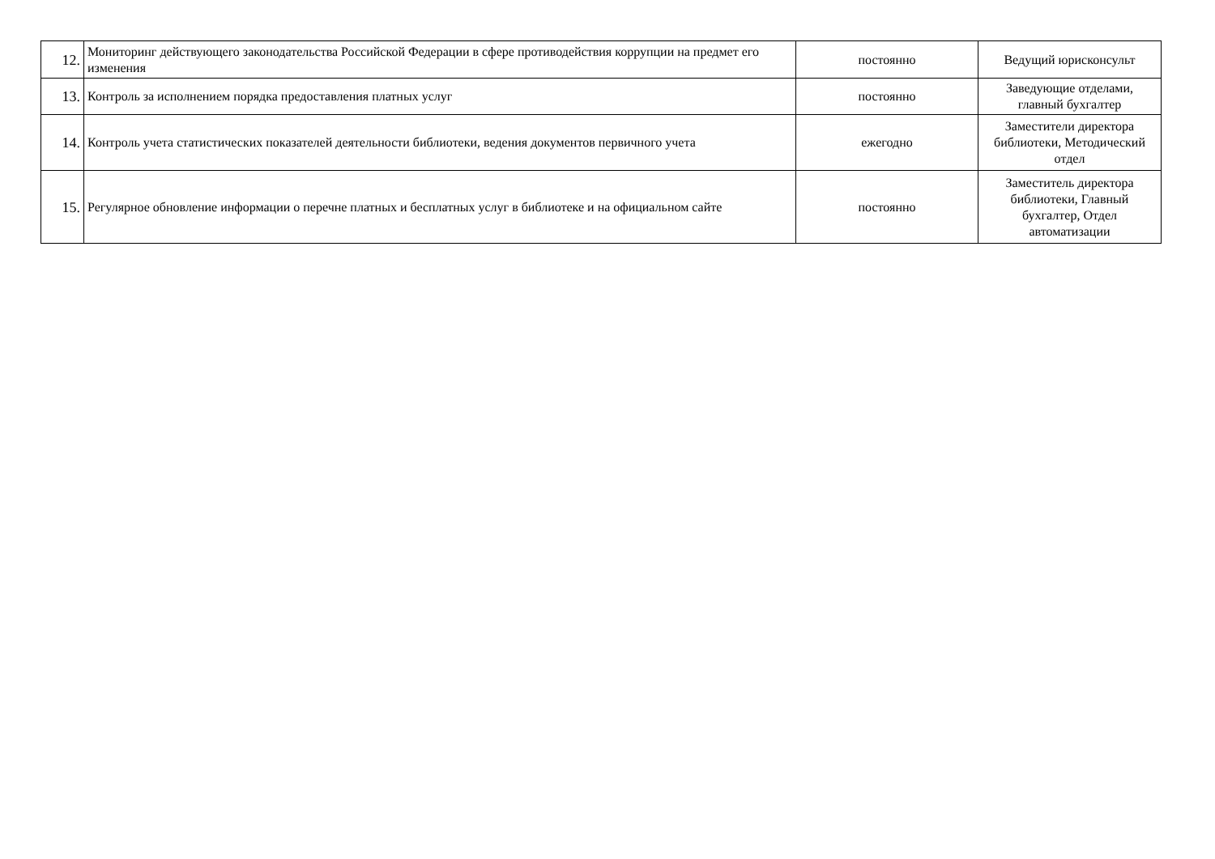| 12. | Мониторинг действующего законодательства Российской Федерации в сфере противодействия коррупции на предмет его изменения | постоянно | Ведущий юрисконсульт |
| 13. | Контроль за исполнением порядка предоставления платных услуг | постоянно | Заведующие отделами, главный бухгалтер |
| 14. | Контроль учета статистических показателей деятельности библиотеки, ведения документов первичного учета | ежегодно | Заместители директора библиотеки, Методический отдел |
| 15. | Регулярное обновление информации о перечне платных и бесплатных услуг в библиотеке и на официальном сайте | постоянно | Заместитель директора библиотеки, Главный бухгалтер, Отдел автоматизации |